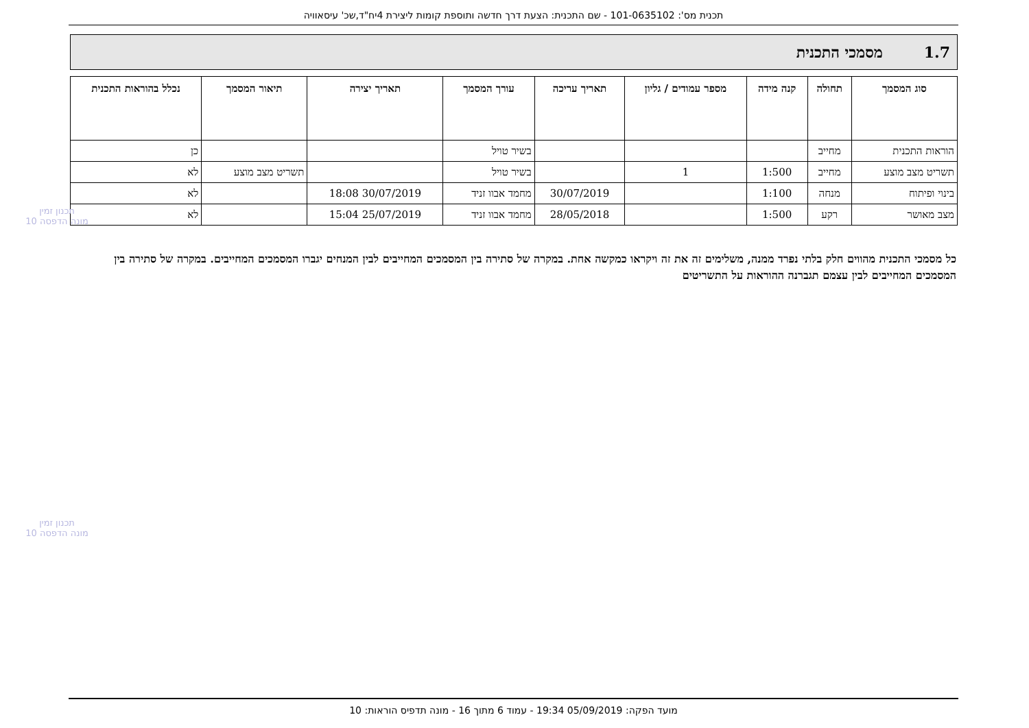תכנית מס': 101-0635102 - שם התכנית: הצעת דרך חדשה ותוספת קומות ליצירת 4יח"ד,שכ' עיסאוויה
1.7 מסמכי התכנית
| סוג המסמך | תחולה | קנה מידה | מספר עמודים / גליון | תאריך עריכה | עורך המסמך | תאריך יצירה | תיאור המסמך | נכלל בהוראות התכנית |
| --- | --- | --- | --- | --- | --- | --- | --- | --- |
| הוראות התכנית | מחייב | | | | בשיר טויל | | | כן |
| תשריט מצב מוצע | מחייב | 1:500 | 1 | | בשיר טויל | | תשריט מצב מוצע | לא |
| בינוי ופיתוח | מנחה | 1:100 | | 30/07/2019 | מחמד אבוו זניד | 30/07/2019 18:08 | | לא |
| מצב מאושר | רקע | 1:500 | | 28/05/2018 | מחמד אבוו זניד | 25/07/2019 15:04 | | לא |
כל מסמכי התכנית מהווים חלק בלתי נפרד ממנה, משלימים זה את זה ויקראו כמקשה אחת. במקרה של סתירה בין המסמכים המחייבים לבין המנחים יגברו המסמכים המחייבים. במקרה של סתירה בין המסמכים המחייבים לבין עצמם תגברנה ההוראות על התשריטים
תכנון זמין
מונה הדפסה 10
תכנון זמין
מונה הדפסה 10
מועד הפקה: 05/09/2019 19:34 - עמוד 6 מתוך 16 - מונה תדפיס הוראות: 10